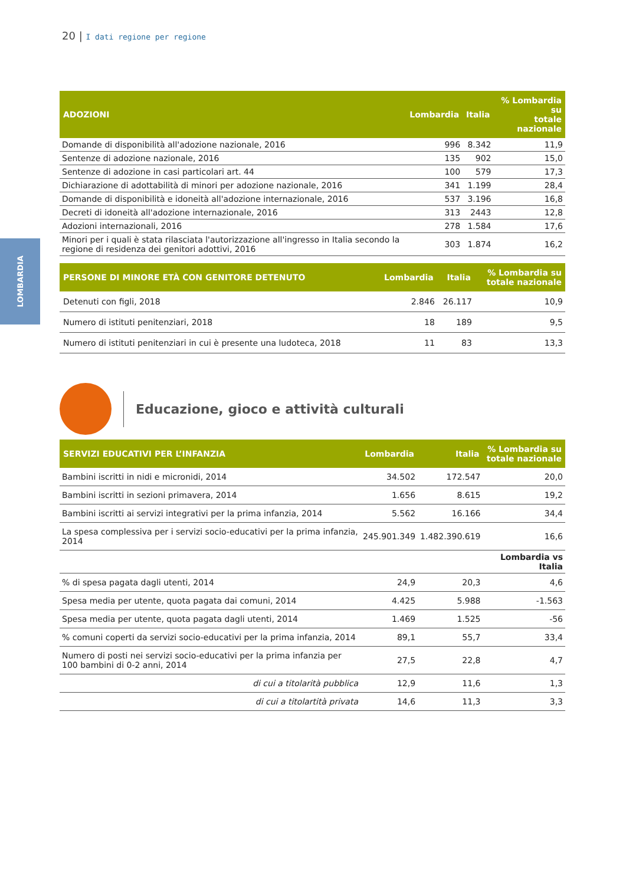20 | I dati regione per regione
LOMBARDIA
| ADOZIONI | Lombardia | Italia | % Lombardia su totale nazionale |
| --- | --- | --- | --- |
| Domande di disponibilità all'adozione nazionale, 2016 | 996 | 8.342 | 11,9 |
| Sentenze di adozione nazionale, 2016 | 135 | 902 | 15,0 |
| Sentenze di adozione in casi particolari art. 44 | 100 | 579 | 17,3 |
| Dichiarazione di adottabilità di minori per adozione nazionale, 2016 | 341 | 1.199 | 28,4 |
| Domande di disponibilità e idoneità all'adozione internazionale, 2016 | 537 | 3.196 | 16,8 |
| Decreti di idoneità all'adozione internazionale, 2016 | 313 | 2443 | 12,8 |
| Adozioni internazionali, 2016 | 278 | 1.584 | 17,6 |
| Minori per i quali è stata rilasciata l'autorizzazione all'ingresso in Italia secondo la regione di residenza dei genitori adottivi, 2016 | 303 | 1.874 | 16,2 |
| PERSONE DI MINORE ETÀ CON GENITORE DETENUTO | Lombardia | Italia | % Lombardia su totale nazionale |
| --- | --- | --- | --- |
| Detenuti con figli, 2018 | 2.846 | 26.117 | 10,9 |
| Numero di istituti penitenziari, 2018 | 18 | 189 | 9,5 |
| Numero di istituti penitenziari in cui è presente una ludoteca, 2018 | 11 | 83 | 13,3 |
Educazione, gioco e attività culturali
| SERVIZI EDUCATIVI PER L’INFANZIA | Lombardia | Italia | % Lombardia su totale nazionale |
| --- | --- | --- | --- |
| Bambini iscritti in nidi e micronidi, 2014 | 34.502 | 172.547 | 20,0 |
| Bambini iscritti in sezioni primavera, 2014 | 1.656 | 8.615 | 19,2 |
| Bambini iscritti ai servizi integrativi per la prima infanzia, 2014 | 5.562 | 16.166 | 34,4 |
| La spesa complessiva per i servizi socio-educativi per la prima infanzia, 2014 | 245.901.349 | 1.482.390.619 | 16,6 |
| | | | Lombardia vs Italia |
| % di spesa pagata dagli utenti, 2014 | 24,9 | 20,3 | 4,6 |
| Spesa media per utente, quota pagata dai comuni, 2014 | 4.425 | 5.988 | -1.563 |
| Spesa media per utente, quota pagata dagli utenti, 2014 | 1.469 | 1.525 | -56 |
| % comuni coperti da servizi socio-educativi per la prima infanzia, 2014 | 89,1 | 55,7 | 33,4 |
| Numero di posti nei servizi socio-educativi per la prima infanzia per 100 bambini di 0-2 anni, 2014 | 27,5 | 22,8 | 4,7 |
| di cui a titolarità pubblica | 12,9 | 11,6 | 1,3 |
| di cui a titolartità privata | 14,6 | 11,3 | 3,3 |